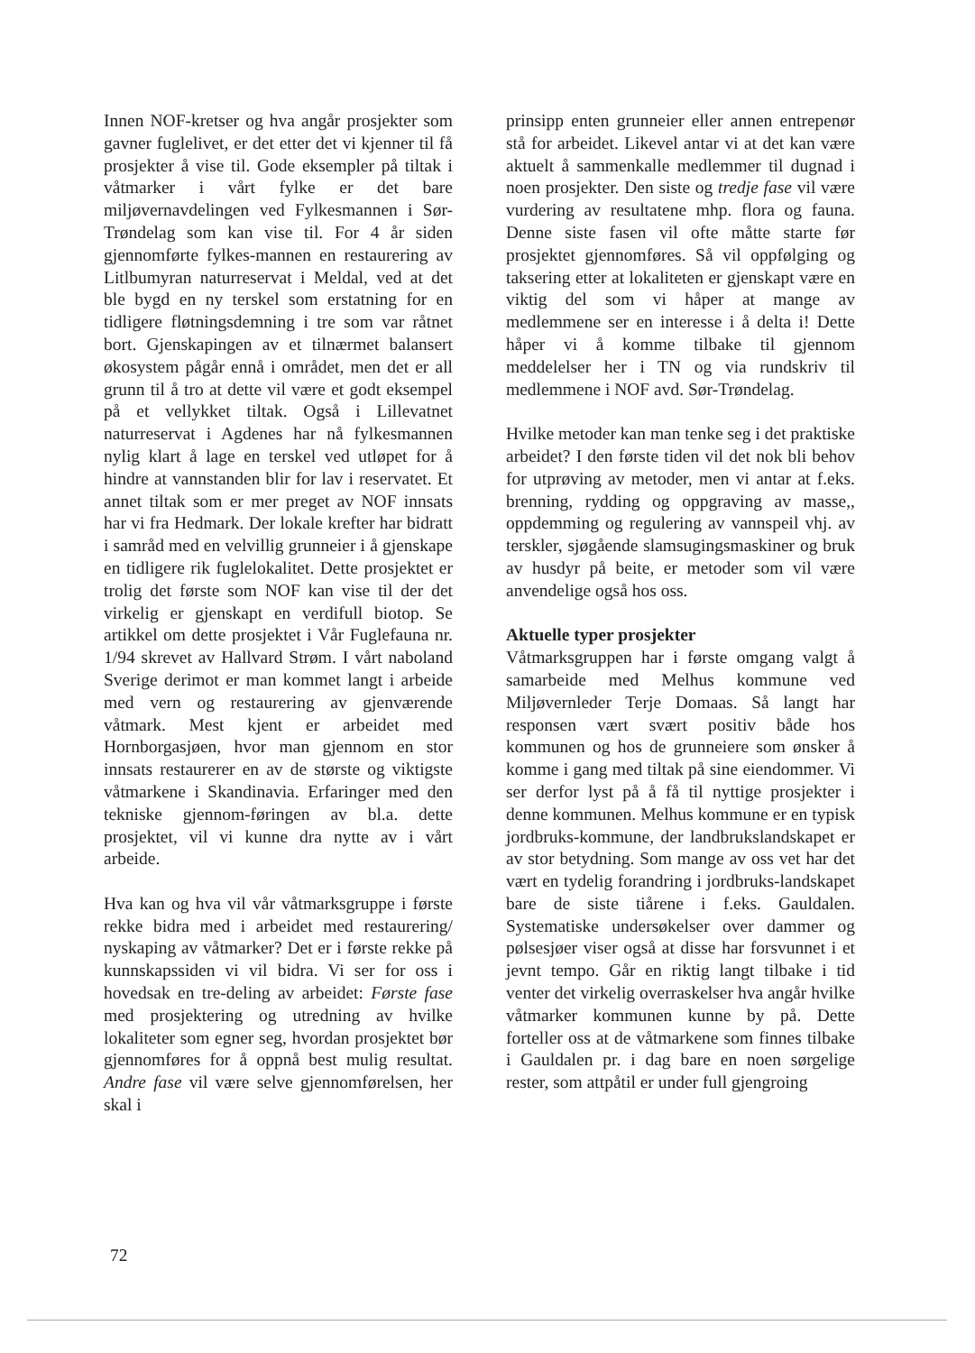Innen NOF-kretser og hva angår prosjekter som gavner fuglelivet, er det etter det vi kjenner til få prosjekter å vise til. Gode eksempler på tiltak i våtmarker i vårt fylke er det bare miljøvernavdelingen ved Fylkesmannen i Sør-Trøndelag som kan vise til. For 4 år siden gjennomførte fylkes-mannen en restaurering av Litlbumyran naturreservat i Meldal, ved at det ble bygd en ny terskel som erstatning for en tidligere fløtningsdemning i tre som var råtnet bort. Gjenskapingen av et tilnærmet balansert økosystem pågår ennå i området, men det er all grunn til å tro at dette vil være et godt eksempel på et vellykket tiltak. Også i Lillevatnet naturreservat i Agdenes har nå fylkesmannen nylig klart å lage en terskel ved utløpet for å hindre at vannstanden blir for lav i reservatet. Et annet tiltak som er mer preget av NOF innsats har vi fra Hedmark. Der lokale krefter har bidratt i samråd med en velvillig grunneier i å gjenskape en tidligere rik fuglelokalitet. Dette prosjektet er trolig det første som NOF kan vise til der det virkelig er gjenskapt en verdifull biotop. Se artikkel om dette prosjektet i Vår Fuglefauna nr. 1/94 skrevet av Hallvard Strøm. I vårt naboland Sverige derimot er man kommet langt i arbeide med vern og restaurering av gjenværende våtmark. Mest kjent er arbeidet med Hornborgasjøen, hvor man gjennom en stor innsats restaurerer en av de største og viktigste våtmarkene i Skandinavia. Erfaringer med den tekniske gjennom-føringen av bl.a. dette prosjektet, vil vi kunne dra nytte av i vårt arbeide.
Hva kan og hva vil vår våtmarksgruppe i første rekke bidra med i arbeidet med restaurering/ nyskaping av våtmarker? Det er i første rekke på kunnskapssiden vi vil bidra. Vi ser for oss i hovedsak en tre-deling av arbeidet: Første fase med prosjektering og utredning av hvilke lokaliteter som egner seg, hvordan prosjektet bør gjennomføres for å oppnå best mulig resultat. Andre fase vil være selve gjennomførelsen, her skal i
prinsipp enten grunneier eller annen entrepenør stå for arbeidet. Likevel antar vi at det kan være aktuelt å sammenkalle medlemmer til dugnad i noen prosjekter. Den siste og tredje fase vil være vurdering av resultatene mhp. flora og fauna. Denne siste fasen vil ofte måtte starte før prosjektet gjennomføres. Så vil oppfølging og taksering etter at lokaliteten er gjenskapt være en viktig del som vi håper at mange av medlemmene ser en interesse i å delta i! Dette håper vi å komme tilbake til gjennom meddelelser her i TN og via rundskriv til medlemmene i NOF avd. Sør-Trøndelag.
Hvilke metoder kan man tenke seg i det praktiske arbeidet? I den første tiden vil det nok bli behov for utprøving av metoder, men vi antar at f.eks. brenning, rydding og oppgraving av masse,, oppdemming og regulering av vannspeil vhj. av terskler, sjøgående slamsugingsmaskiner og bruk av husdyr på beite, er metoder som vil være anvendelige også hos oss.
Aktuelle typer prosjekter
Våtmarksgruppen har i første omgang valgt å samarbeide med Melhus kommune ved Miljøvernleder Terje Domaas. Så langt har responsen vært svært positiv både hos kommunen og hos de grunneiere som ønsker å komme i gang med tiltak på sine eiendommer. Vi ser derfor lyst på å få til nyttige prosjekter i denne kommunen. Melhus kommune er en typisk jordbruks-kommune, der landbrukslandskapet er av stor betydning. Som mange av oss vet har det vært en tydelig forandring i jordbruks-landskapet bare de siste tiårene i f.eks. Gauldalen. Systematiske undersøkelser over dammer og pølsesjøer viser også at disse har forsvunnet i et jevnt tempo. Går en riktig langt tilbake i tid venter det virkelig overraskelser hva angår hvilke våtmarker kommunen kunne by på. Dette forteller oss at de våtmarkene som finnes tilbake i Gauldalen pr. i dag bare en noen sørgelige rester, som attpåtil er under full gjengroing
72